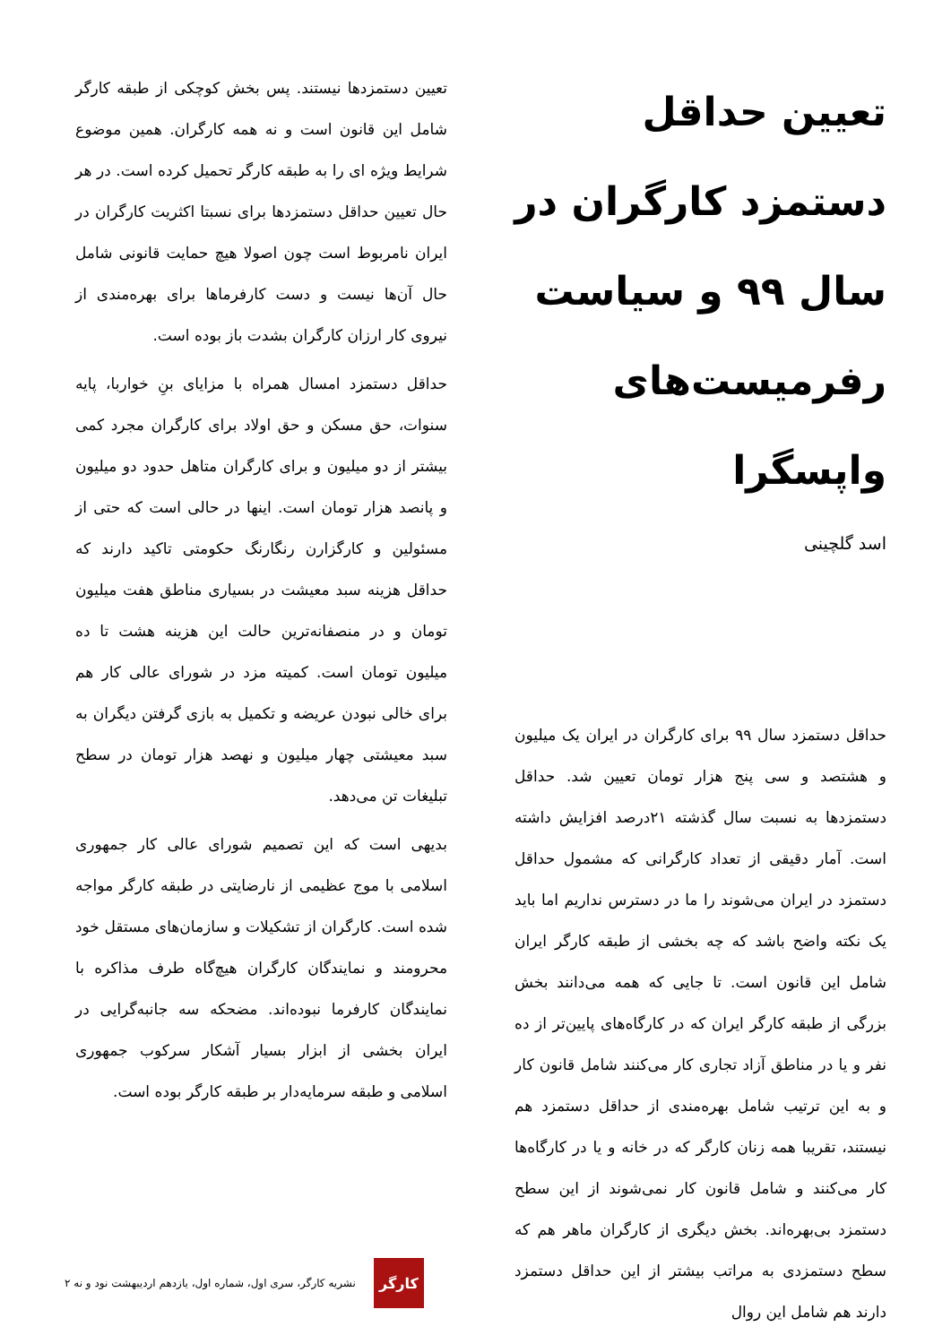تعیین حداقل دستمزد کارگران در سال ۹۹ و سیاست رفرمیست‌های واپسگرا
اسد گلچینی
حداقل دستمزد سال ۹۹ برای کارگران در ایران یک میلیون و هشتصد و سی پنج هزار تومان تعیین شد. حداقل دستمزدها به نسبت سال گذشته ۲۱درصد افزایش داشته است. آمار دقیقی از تعداد کارگرانی که مشمول حداقل دستمزد در ایران می‌شوند را ما در دسترس نداریم اما باید یک نکته واضح باشد که چه بخشی از طبقه کارگر ایران شامل این قانون است. تا جایی که همه می‌دانند بخش بزرگی از طبقه کارگر ایران که در کارگاه‌های پایین‌تر از ده نفر و یا در مناطق آزاد تجاری کار می‌کنند شامل قانون کار و به این ترتیب شامل بهره‌مندی از حداقل دستمزد هم نیستند، تقریبا همه زنان کارگر که در خانه و یا در کارگاه‌ها کار می‌کنند و شامل قانون کار نمی‌شوند از این سطح دستمزد بی‌بهره‌اند. بخش دیگری از کارگران ماهر هم که سطح دستمزدی به مراتب بیشتر از این حداقل دستمزد دارند هم شامل این روال
تعیین دستمزدها نیستند. پس بخش کوچکی از طبقه کارگر شامل این قانون است و نه همه کارگران. همین موضوع شرایط ویژه ای را به طبقه کارگر تحمیل کرده است. در هر حال تعیین حداقل دستمزدها برای نسبتا اکثریت کارگران در ایران نامربوط است چون اصولا هیچ حمایت قانونی شامل حال آن‌ها نیست و دست کارفرماها برای بهره‌مندی از نیروی کار ارزان کارگران بشدت باز بوده است.
حداقل دستمزد امسال همراه با مزایای بنِ خواربا، پایه سنوات، حق مسکن و حق اولاد برای کارگران مجرد کمی بیشتر از دو میلیون و برای کارگران متاهل حدود دو میلیون و پانصد هزار تومان است. اینها در حالی است که حتی از مسئولین و کارگزارن رنگارنگ حکومتی تاکید دارند که حداقل هزینه سبد معیشت در بسیاری مناطق هفت میلیون تومان و در منصفانه‌ترین حالت این هزینه هشت تا ده میلیون تومان است. کمیته مزد در شورای عالی کار هم برای خالی نبودن عریضه و تکمیل به بازی گرفتن دیگران به سبد معیشتی چهار میلیون و نهصد هزار تومان در سطح تبلیغات تن می‌دهد.
بدیهی است که این تصمیم شورای عالی کار جمهوری اسلامی با موج عظیمی از نارضایتی در طبقه کارگر مواجه شده است. کارگران از تشکیلات و سازمان‌های مستقل خود محرومند و نمایندگان کارگران هیچ‌گاه طرف مذاکره با نمایندگان کارفرما نبوده‌اند. مضحکه سه جانبه‌گرایی در ایران بخشی از ابزار بسیار آشکار سرکوب جمهوری اسلامی و طبقه سرمایه‌دار بر طبقه کارگر بوده است.
کارگر
نشریه کارگر، سری اول، شماره اول، یازدهم اردیبهشت نود و نه ۲